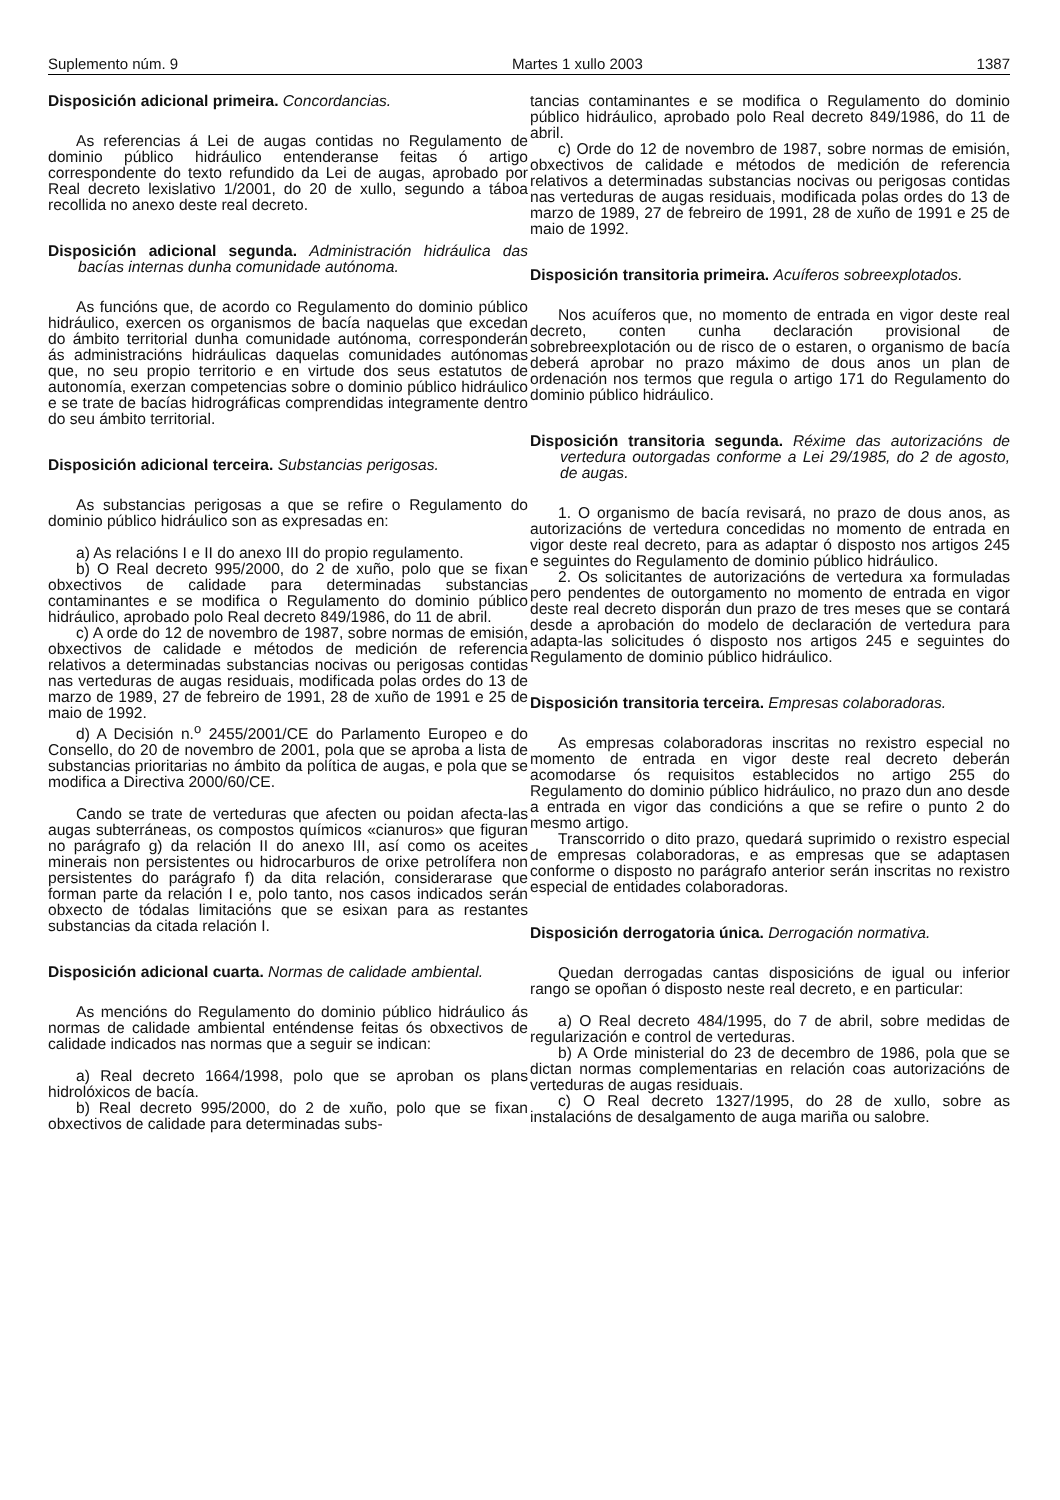Suplemento núm. 9 Martes 1 xullo 2003 1387
Disposición adicional primeira. Concordancias.
As referencias á Lei de augas contidas no Regulamento de dominio público hidráulico entenderanse feitas ó artigo correspondente do texto refundido da Lei de augas, aprobado por Real decreto lexislativo 1/2001, do 20 de xullo, segundo a táboa recollida no anexo deste real decreto.
Disposición adicional segunda. Administración hidráulica das bacías internas dunha comunidade autónoma.
As funcións que, de acordo co Regulamento do dominio público hidráulico, exercen os organismos de bacía naquelas que excedan do ámbito territorial dunha comunidade autónoma, corresponderán ás administracións hidráulicas daquelas comunidades autónomas que, no seu propio territorio e en virtude dos seus estatutos de autonomía, exerzan competencias sobre o dominio público hidráulico e se trate de bacías hidrográficas comprendidas integramente dentro do seu ámbito territorial.
Disposición adicional terceira. Substancias perigosas.
As substancias perigosas a que se refire o Regulamento do dominio público hidráulico son as expresadas en:
a) As relacións I e II do anexo III do propio regulamento.
b) O Real decreto 995/2000, do 2 de xuño, polo que se fixan obxectivos de calidade para determinadas substancias contaminantes e se modifica o Regulamento do dominio público hidráulico, aprobado polo Real decreto 849/1986, do 11 de abril.
c) A orde do 12 de novembro de 1987, sobre normas de emisión, obxectivos de calidade e métodos de medición de referencia relativos a determinadas substancias nocivas ou perigosas contidas nas verteduras de augas residuais, modificada polas ordes do 13 de marzo de 1989, 27 de febreiro de 1991, 28 de xuño de 1991 e 25 de maio de 1992.
d) A Decisión n.<sup>o</sup> 2455/2001/CE do Parlamento Europeo e do Consello, do 20 de novembro de 2001, pola que se aproba a lista de substancias prioritarias no ámbito da política de augas, e pola que se modifica a Directiva 2000/60/CE.
Cando se trate de verteduras que afecten ou poidan afecta-las augas subterráneas, os compostos químicos «cianuros» que figuran no parágrafo g) da relación II do anexo III, así como os aceites minerais non persistentes ou hidrocarburos de orixe petrolífera non persistentes do parágrafo f) da dita relación, considerarase que forman parte da relación I e, polo tanto, nos casos indicados serán obxecto de tódalas limitacións que se esixan para as restantes substancias da citada relación I.
Disposición adicional cuarta. Normas de calidade ambiental.
As mencións do Regulamento do dominio público hidráulico ás normas de calidade ambiental enténdense feitas ós obxectivos de calidade indicados nas normas que a seguir se indican:
a) Real decreto 1664/1998, polo que se aproban os plans hidrolóxicos de bacía.
b) Real decreto 995/2000, do 2 de xuño, polo que se fixan obxectivos de calidade para determinadas subs-
tancias contaminantes e se modifica o Regulamento do dominio público hidráulico, aprobado polo Real decreto 849/1986, do 11 de abril.
c) Orde do 12 de novembro de 1987, sobre normas de emisión, obxectivos de calidade e métodos de medición de referencia relativos a determinadas substancias nocivas ou perigosas contidas nas verteduras de augas residuais, modificada polas ordes do 13 de marzo de 1989, 27 de febreiro de 1991, 28 de xuño de 1991 e 25 de maio de 1992.
Disposición transitoria primeira. Acuíferos sobreexplotados.
Nos acuíferos que, no momento de entrada en vigor deste real decreto, conten cunha declaración provisional de sobrebreexplotación ou de risco de o estaren, o organismo de bacía deberá aprobar no prazo máximo de dous anos un plan de ordenación nos termos que regula o artigo 171 do Regulamento do dominio público hidráulico.
Disposición transitoria segunda. Réxime das autorizacións de vertedura outorgadas conforme a Lei 29/1985, do 2 de agosto, de augas.
1. O organismo de bacía revisará, no prazo de dous anos, as autorizacións de vertedura concedidas no momento de entrada en vigor deste real decreto, para as adaptar ó disposto nos artigos 245 e seguintes do Regulamento de dominio público hidráulico.
2. Os solicitantes de autorizacións de vertedura xa formuladas pero pendentes de outorgamento no momento de entrada en vigor deste real decreto disporán dun prazo de tres meses que se contará desde a aprobación do modelo de declaración de vertedura para adapta-las solicitudes ó disposto nos artigos 245 e seguintes do Regulamento de dominio público hidráulico.
Disposición transitoria terceira. Empresas colaboradoras.
As empresas colaboradoras inscritas no rexistro especial no momento de entrada en vigor deste real decreto deberán acomodarse ós requisitos establecidos no artigo 255 do Regulamento do dominio público hidráulico, no prazo dun ano desde a entrada en vigor das condicións a que se refire o punto 2 do mesmo artigo.
Transcorrido o dito prazo, quedará suprimido o rexistro especial de empresas colaboradoras, e as empresas que se adaptasen conforme o disposto no parágrafo anterior serán inscritas no rexistro especial de entidades colaboradoras.
Disposición derrogatoria única. Derrogación normativa.
Quedan derrogadas cantas disposicións de igual ou inferior rango se opoñan ó disposto neste real decreto, e en particular:
a) O Real decreto 484/1995, do 7 de abril, sobre medidas de regularización e control de verteduras.
b) A Orde ministerial do 23 de decembro de 1986, pola que se dictan normas complementarias en relación coas autorizacións de verteduras de augas residuais.
c) O Real decreto 1327/1995, do 28 de xullo, sobre as instalacións de desalgamento de auga mariña ou salobre.